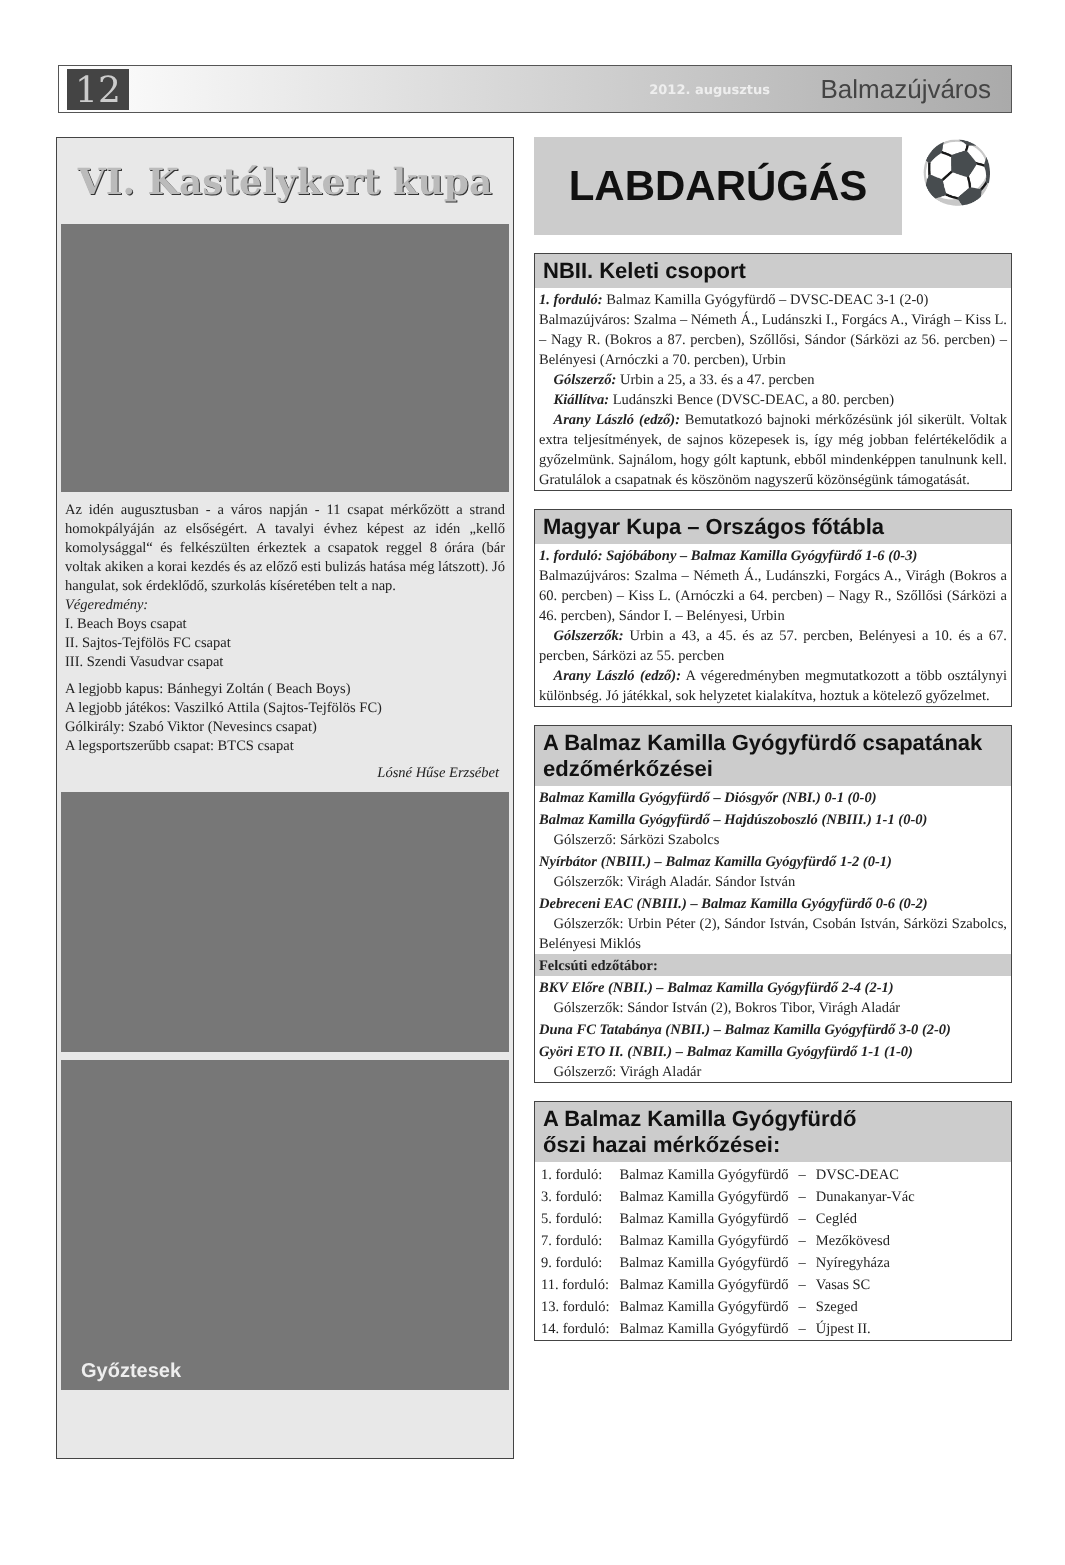12 2012. augusztus Balmazújváros
VI. Kastélykert kupa
Az idén augusztusban - a város napján - 11 csapat mérkőzött a strand homokpályáján az elsőségért. A tavalyi évhez képest az idén „kellő komolysággal“ és felkészülten érkeztek a csapatok reggel 8 órára (bár voltak akiken a korai kezdés és az előző esti bulizás hatása még látszott). Jó hangulat, sok érdeklődő, szurkolás kíséretében telt a nap.
Végeredmény:
I. Beach Boys csapat
II. Sajtos-Tejfölös FC csapat
III. Szendi Vasudvar csapat
A legjobb kapus: Bánhegyi Zoltán ( Beach Boys)
A legjobb játékos: Vaszilkó Attila (Sajtos-Tejfölös FC)
Gólkirály: Szabó Viktor (Nevesincs csapat)
A legsportszerűbb csapat: BTCS csapat
Lósné Hűse Erzsébet
Győztesek
LABDARÚGÁS
⚽
NBII. Keleti csoport
1. forduló: Balmaz Kamilla Gyógyfürdő – DVSC-DEAC 3-1 (2-0)
Balmazújváros: Szalma – Németh Á., Ludánszki I., Forgács A., Virágh – Kiss L. – Nagy R. (Bokros a 87. percben), Szőllősi, Sándor (Sárközi az 56. percben) – Belényesi (Arnóczki a 70. percben), Urbin
 Gólszerző: Urbin a 25, a 33. és a 47. percben
 Kiállítva: Ludánszki Bence (DVSC-DEAC, a 80. percben)
 Arany László (edző): Bemutatkozó bajnoki mérkőzésünk jól sikerült. Voltak extra teljesítmények, de sajnos közepesek is, így még jobban felértékelődik a győzelmünk. Sajnálom, hogy gólt kaptunk, ebből mindenképpen tanulnunk kell. Gratulálok a csapatnak és köszönöm nagyszerű közönségünk támogatását.
Magyar Kupa – Országos főtábla
1. forduló: Sajóbábony – Balmaz Kamilla Gyógyfürdő 1-6 (0-3)
Balmazújváros: Szalma – Németh Á., Ludánszki, Forgács A., Virágh (Bokros a 60. percben) – Kiss L. (Arnóczki a 64. percben) – Nagy R., Szőllősi (Sárközi a 46. percben), Sándor I. – Belényesi, Urbin
 Gólszerzők: Urbin a 43, a 45. és az 57. percben, Belényesi a 10. és a 67. percben, Sárközi az 55. percben
 Arany László (edző): A végeredményben megmutatkozott a több osztálynyi különbség. Jó játékkal, sok helyzetet kialakítva, hoztuk a kötelező győzelmet.
A Balmaz Kamilla Gyógyfürdő csapatának edzőmérkőzései
Balmaz Kamilla Gyógyfürdő – Diósgyőr (NBI.) 0-1 (0-0)
Balmaz Kamilla Gyógyfürdő – Hajdúszoboszló (NBIII.) 1-1 (0-0)
 Gólszerző: Sárközi Szabolcs
Nyírbátor (NBIII.) – Balmaz Kamilla Gyógyfürdő 1-2 (0-1)
 Gólszerzők: Virágh Aladár. Sándor István
Debreceni EAC (NBIII.) – Balmaz Kamilla Gyógyfürdő 0-6 (0-2)
 Gólszerzők: Urbin Péter (2), Sándor István, Csobán István, Sárközi Szabolcs, Belényesi Miklós
Felcsúti edzőtábor:
BKV Előre (NBII.) – Balmaz Kamilla Gyógyfürdő 2-4 (2-1)
 Gólszerzők: Sándor István (2), Bokros Tibor, Virágh Aladár
Duna FC Tatabánya (NBII.) – Balmaz Kamilla Gyógyfürdő 3-0 (2-0)
Györi ETO II. (NBII.) – Balmaz Kamilla Gyógyfürdő 1-1 (1-0)
 Gólszerző: Virágh Aladár
A Balmaz Kamilla Gyógyfürdő
őszi hazai mérkőzései:
| 1. forduló: | Balmaz Kamilla Gyógyfürdő | – | DVSC-DEAC |
| 3. forduló: | Balmaz Kamilla Gyógyfürdő | – | Dunakanyar-Vác |
| 5. forduló: | Balmaz Kamilla Gyógyfürdő | – | Cegléd |
| 7. forduló: | Balmaz Kamilla Gyógyfürdő | – | Mezőkövesd |
| 9. forduló: | Balmaz Kamilla Gyógyfürdő | – | Nyíregyháza |
| 11. forduló: | Balmaz Kamilla Gyógyfürdő | – | Vasas SC |
| 13. forduló: | Balmaz Kamilla Gyógyfürdő | – | Szeged |
| 14. forduló: | Balmaz Kamilla Gyógyfürdő | – | Újpest II. |